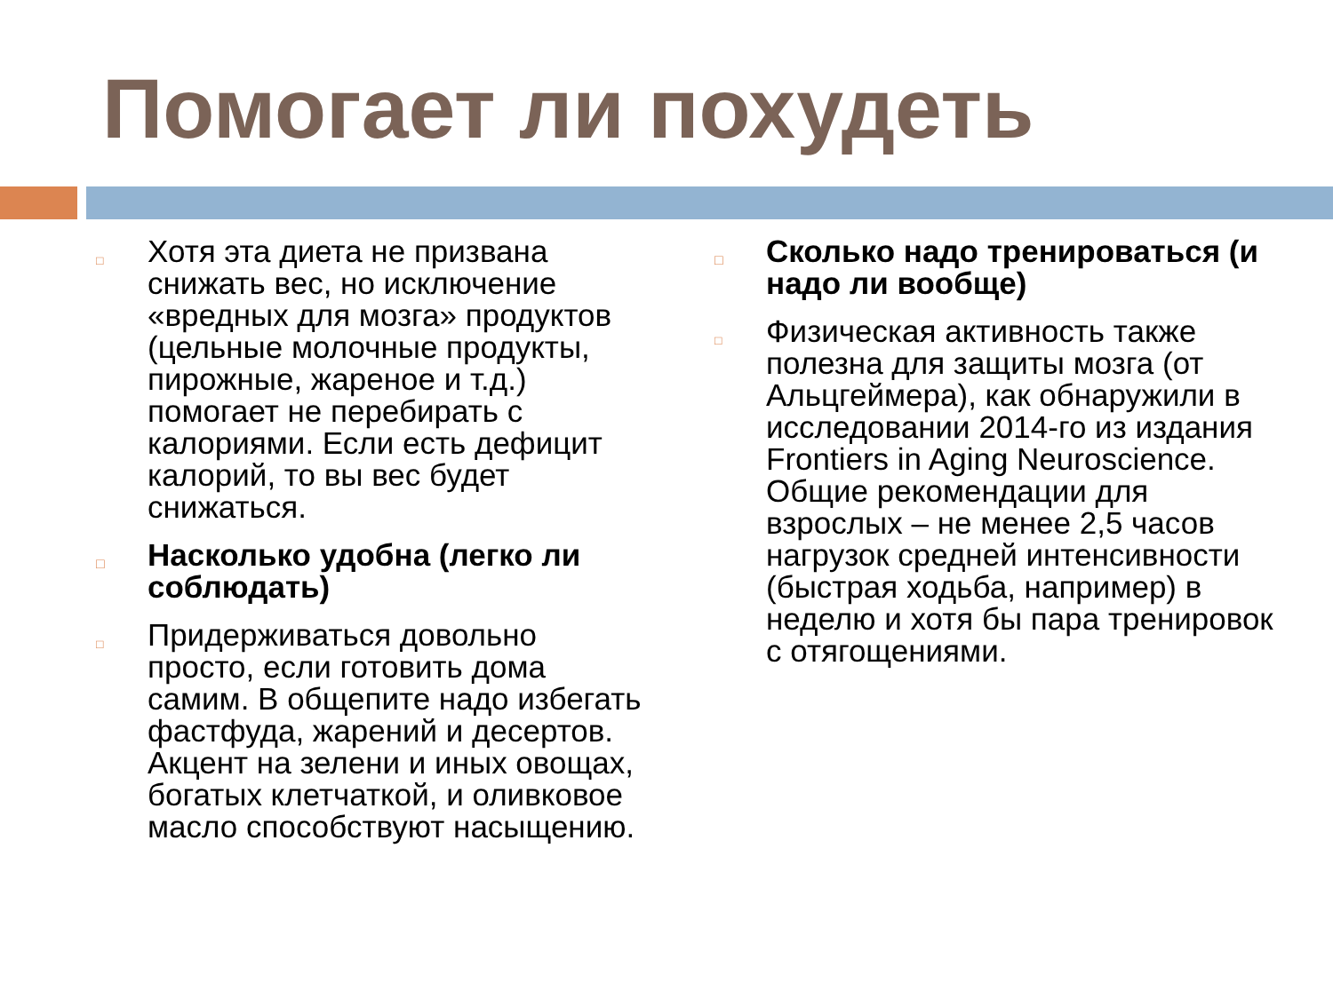Помогает ли похудеть
□
Хотя эта диета не призвана снижать вес, но исключение «вредных для мозга» продуктов (цельные молочные продукты, пирожные, жареное и т.д.) помогает не перебирать с калориями. Если есть дефицит калорий, то вы вес будет снижаться.
□
Насколько удобна (легко ли соблюдать)
□
Придерживаться довольно просто, если готовить дома самим. В общепите надо избегать фастфуда, жарений и десертов. Акцент на зелени и иных овощах, богатых клетчаткой, и оливковое масло способствуют насыщению.
□
Сколько надо тренироваться (и надо ли вообще)
□
Физическая активность также полезна для защиты мозга (от Альцгеймера), как обнаружили в исследовании 2014-го из издания Frontiers in Aging Neuroscience. Общие рекомендации для взрослых – не менее 2,5 часов нагрузок средней интенсивности (быстрая ходьба, например) в неделю и хотя бы пара тренировок с отягощениями.